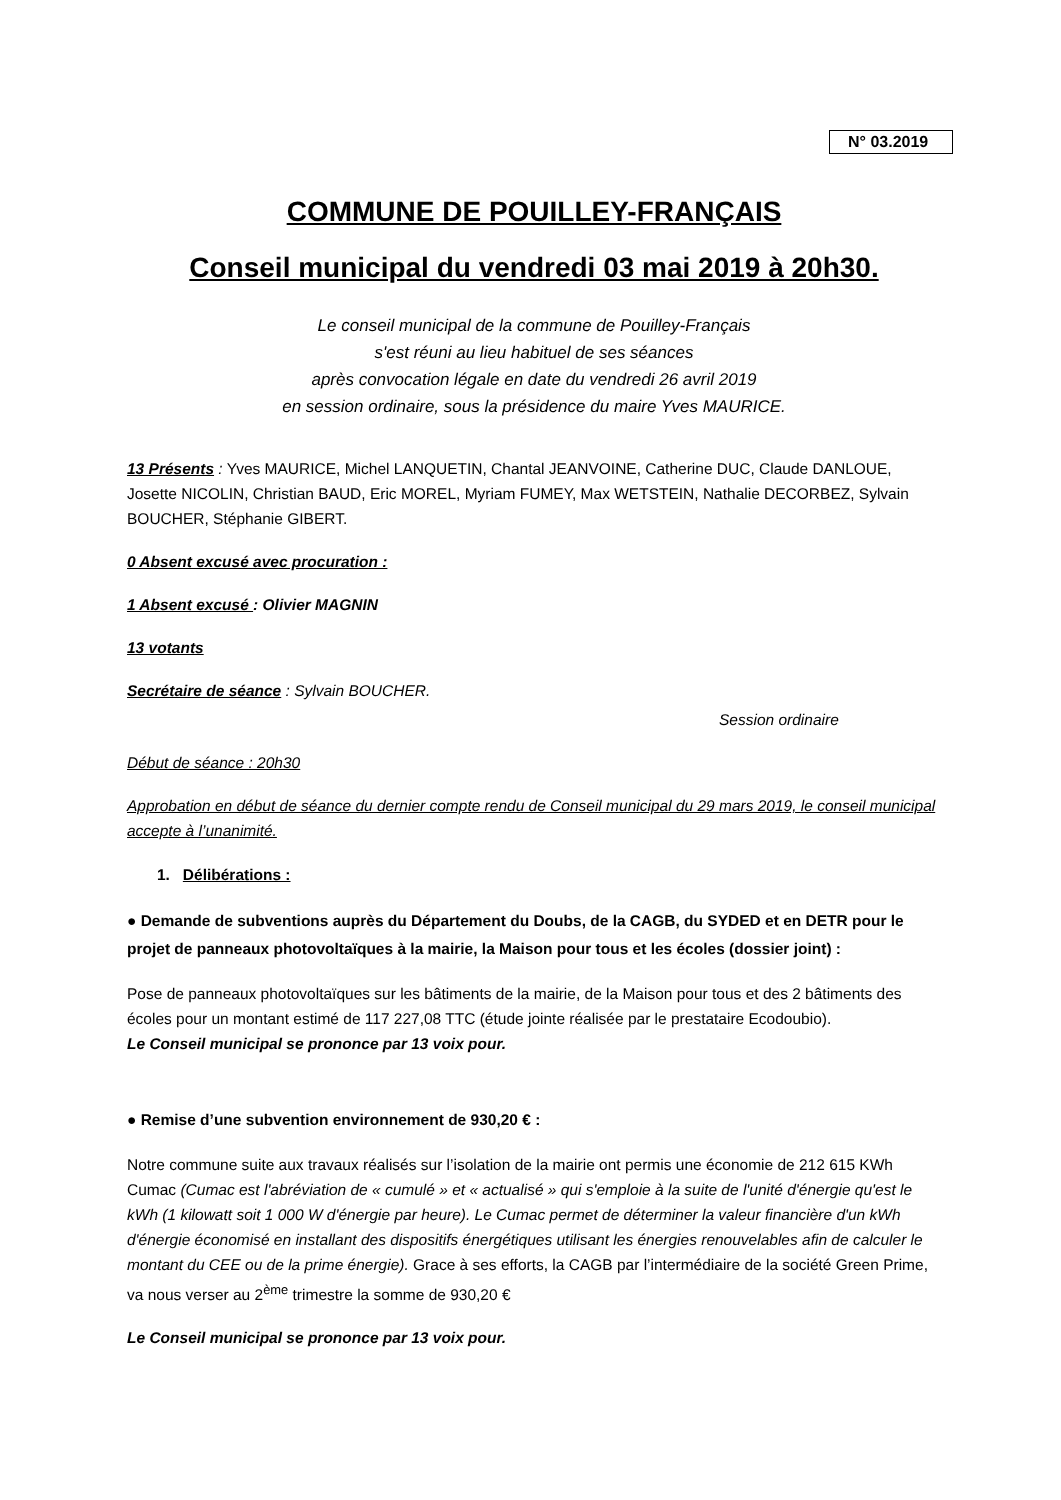N° 03.2019
COMMUNE DE POUILLEY-FRANÇAIS
Conseil municipal du vendredi 03 mai 2019 à 20h30.
Le conseil municipal de la commune de Pouilley-Français
s'est réuni au lieu habituel de ses séances
après convocation légale en date du vendredi 26 avril 2019
en session ordinaire, sous la présidence du maire Yves MAURICE.
13 Présents : Yves MAURICE, Michel LANQUETIN, Chantal JEANVOINE, Catherine DUC, Claude DANLOUE, Josette NICOLIN, Christian BAUD, Eric MOREL, Myriam FUMEY, Max WETSTEIN, Nathalie DECORBEZ, Sylvain BOUCHER, Stéphanie GIBERT.
0 Absent excusé avec procuration :
1 Absent excusé : Olivier MAGNIN
13 votants
Secrétaire de séance : Sylvain BOUCHER.
Session ordinaire
Début de séance : 20h30
Approbation en début de séance du dernier compte rendu de Conseil municipal du 29 mars 2019, le conseil municipal accepte à l’unanimité.
1. Délibérations :
● Demande de subventions auprès du Département du Doubs, de la CAGB, du SYDED et en DETR pour le projet de panneaux photovoltaïques à la mairie, la Maison pour tous et les écoles (dossier joint) :
Pose de panneaux photovoltaïques sur les bâtiments de la mairie, de la Maison pour tous et des 2 bâtiments des écoles pour un montant estimé de 117 227,08 TTC (étude jointe réalisée par le prestataire Ecodoubio).
Le Conseil municipal se prononce par 13 voix pour.
● Remise d’une subvention environnement de 930,20 € :
Notre commune suite aux travaux réalisés sur l’isolation de la mairie ont permis une économie de 212 615 KWh Cumac (Cumac est l'abréviation de « cumulé » et « actualisé » qui s'emploie à la suite de l'unité d'énergie qu'est le kWh (1 kilowatt soit 1 000 W d'énergie par heure). Le Cumac permet de déterminer la valeur financière d'un kWh d'énergie économisé en installant des dispositifs énergétiques utilisant les énergies renouvelables afin de calculer le montant du CEE ou de la prime énergie). Grace à ses efforts, la CAGB par l’intermédiaire de la société Green Prime, va nous verser au 2<sup>ème</sup> trimestre la somme de 930,20 €
Le Conseil municipal se prononce par 13 voix pour.